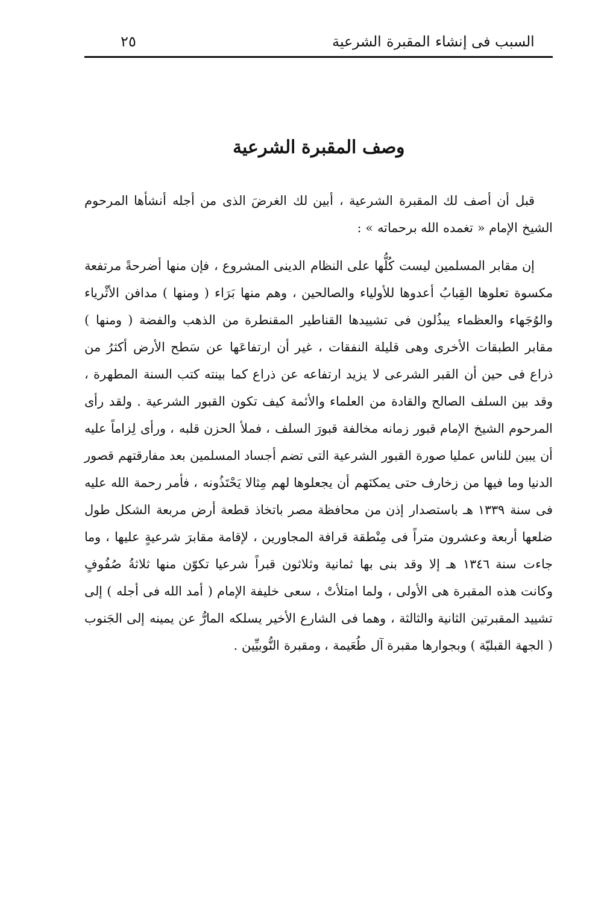السبب فى إنشاء المقبرة الشرعية ٢٥
وصف المقبرة الشرعية
قبل أن أصف لك المقبرة الشرعية ، أبين لك الغرضَ الذى من أجله أنشأها المرحوم الشيخ الإمام « تغمده الله برحماته » :
إن مقابر المسلمين ليست كُلُّها على النظام الدينى المشروع ، فإن منها أضرحةً مرتفعة مكسوة تعلوها القِبابُ أعدوها للأولياء والصالحين ، وهم منها بَرَاء ( ومنها ) مدافن الأثْرياء والوُجَهاء والعظماء يبذُلون فى تشييدها القناطير المقنطرة من الذهب والفضة ( ومنها ) مقابر الطبقات الأخرى وهى قليلة النفقات ، غير أن ارتفاعَها عن سَطح الأرض أكثرُ من ذراع فى حين أن القبر الشرعى لا يزيد ارتفاعه عن ذراع كما بينته كتب السنة المطهرة ، وقد بين السلف الصالح والقادة من العلماء والأئمة كيف تكون القبور الشرعية . ولقد رأى المرحوم الشيخ الإمام قبور زمانه مخالفة قبورَ السلف ، فملأ الحزن قلبه ، ورأى لِزاماً عليه أن يبين للناس عمليا صورة القبور الشرعية التى تضم أجساد المسلمين بعد مفارقتهم قصور الدنيا وما فيها من زخارف حتى يمكنَهم أن يجعلوها لهم مِثالا يَحْتَذُونه ، فأمر رحمة الله عليه فى سنة ١٣٣٩ هـ باستصدار إذن من محافظة مصر باتخاذ قطعة أرض مربعة الشكل طول ضلعها أربعة وعشرون متراً فى مِنْطقة قرافة المجاورين ، لإقامة مقابرَ شرعيةٍ عليها ، وما جاءت سنة ١٣٤٦ هـ إلا وقد بنى بها ثمانية وثلاثون قبراً شرعيا تكوّن منها ثلاثةُ صُفُوفٍ وكانت هذه المقبرة هى الأولى ، ولما امتلأتْ ، سعى خليفة الإمام ( أمد الله فى أجله ) إلى تشييد المقبرتين الثانية والثالثة ، وهما فى الشارع الأخير يسلكه المارُّ عن يمينه إلى الجَنوب ( الجهة القبليّة ) وبجوارها مقبرة آل طُعَيمة ، ومقبرة النُّوبيِّين .